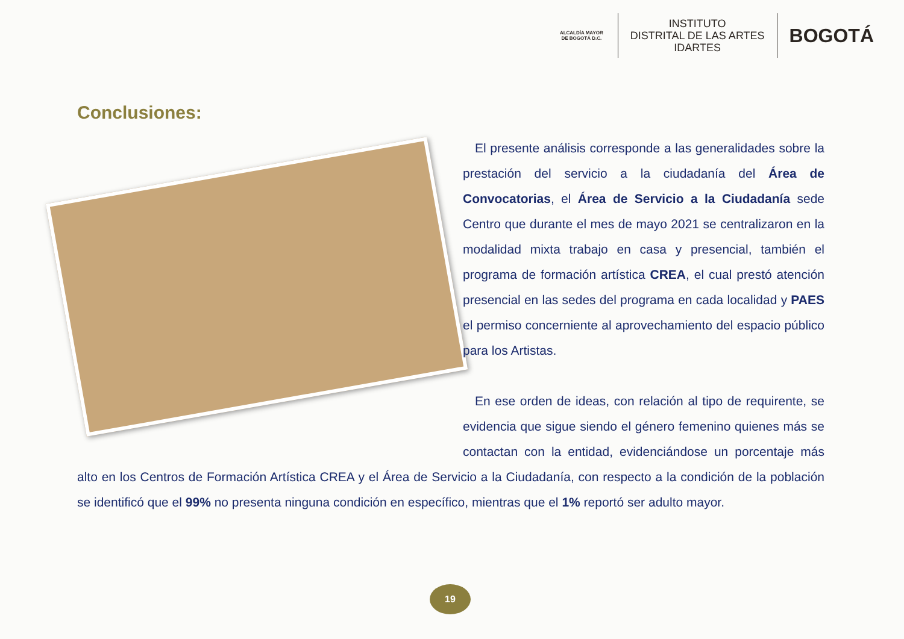ALCALDÍA MAYOR DE BOGOTÁ D.C.
INSTITUTO
DISTRITAL DE LAS ARTES
IDARTES
BOGOTÁ
Conclusiones:
El presente análisis corresponde a las generalidades sobre la prestación del servicio a la ciudadanía del Área de Convocatorias, el Área de Servicio a la Ciudadanía sede Centro que durante el mes de mayo 2021 se centralizaron en la modalidad mixta trabajo en casa y presencial, también el programa de formación artística CREA, el cual prestó atención presencial en las sedes del programa en cada localidad y PAES el permiso concerniente al aprovechamiento del espacio público para los Artistas.
En ese orden de ideas, con relación al tipo de requirente, se evidencia que sigue siendo el género femenino quienes más se contactan con la entidad, evidenciándose un porcentaje más alto en los Centros de Formación Artística CREA y el Área de Servicio a la Ciudadanía, con respecto a la condición de la población se identificó que el 99% no presenta ninguna condición en específico, mientras que el 1% reportó ser adulto mayor.
19